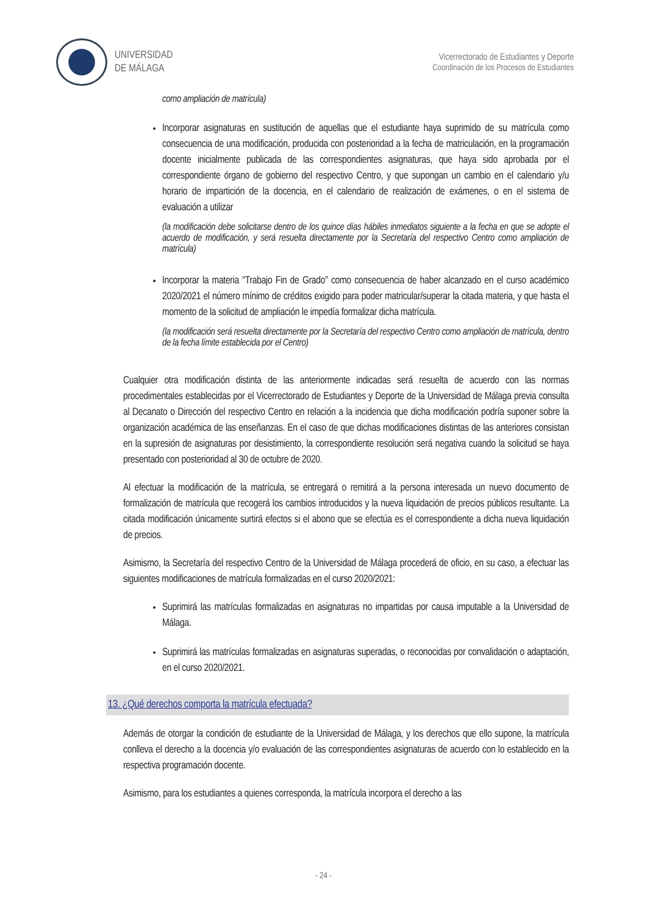UNIVERSIDAD
DE MÁLAGA
Vicerrectorado de Estudiantes y Deporte
Coordinación de los Procesos de Estudiantes
como ampliación de matrícula)
Incorporar asignaturas en sustitución de aquellas que el estudiante haya suprimido de su matrícula como consecuencia de una modificación, producida con posterioridad a la fecha de matriculación, en la programación docente inicialmente publicada de las correspondientes asignaturas, que haya sido aprobada por el correspondiente órgano de gobierno del respectivo Centro, y que supongan un cambio en el calendario y/u horario de impartición de la docencia, en el calendario de realización de exámenes, o en el sistema de evaluación a utilizar
(la modificación debe solicitarse dentro de los quince días hábiles inmediatos siguiente a la fecha en que se adopte el acuerdo de modificación, y será resuelta directamente por la Secretaría del respectivo Centro como ampliación de matrícula)
Incorporar la materia “Trabajo Fin de Grado” como consecuencia de haber alcanzado en el curso académico 2020/2021 el número mínimo de créditos exigido para poder matricular/superar la citada materia, y que hasta el momento de la solicitud de ampliación le impedía formalizar dicha matrícula.
(la modificación será resuelta directamente por la Secretaría del respectivo Centro como ampliación de matrícula, dentro de la fecha límite establecida por el Centro)
Cualquier otra modificación distinta de las anteriormente indicadas será resuelta de acuerdo con las normas procedimentales establecidas por el Vicerrectorado de Estudiantes y Deporte de la Universidad de Málaga previa consulta al Decanato o Dirección del respectivo Centro en relación a la incidencia que dicha modificación podría suponer sobre la organización académica de las enseñanzas. En el caso de que dichas modificaciones distintas de las anteriores consistan en la supresión de asignaturas por desistimiento, la correspondiente resolución será negativa cuando la solicitud se haya presentado con posterioridad al 30 de octubre de 2020.
Al efectuar la modificación de la matrícula, se entregará o remitirá a la persona interesada un nuevo documento de formalización de matrícula que recogerá los cambios introducidos y la nueva liquidación de precios públicos resultante. La citada modificación únicamente surtirá efectos si el abono que se efectúa es el correspondiente a dicha nueva liquidación de precios.
Asimismo, la Secretaría del respectivo Centro de la Universidad de Málaga procederá de oficio, en su caso, a efectuar las siguientes modificaciones de matrícula formalizadas en el curso 2020/2021:
Suprimirá las matrículas formalizadas en asignaturas no impartidas por causa imputable a la Universidad de Málaga.
Suprimirá las matrículas formalizadas en asignaturas superadas, o reconocidas por convalidación o adaptación, en el curso 2020/2021.
13. ¿Qué derechos comporta la matrícula efectuada?
Además de otorgar la condición de estudiante de la Universidad de Málaga, y los derechos que ello supone, la matrícula conlleva el derecho a la docencia y/o evaluación de las correspondientes asignaturas de acuerdo con lo establecido en la respectiva programación docente.
Asimismo, para los estudiantes a quienes corresponda, la matrícula incorpora el derecho a las
- 24 -